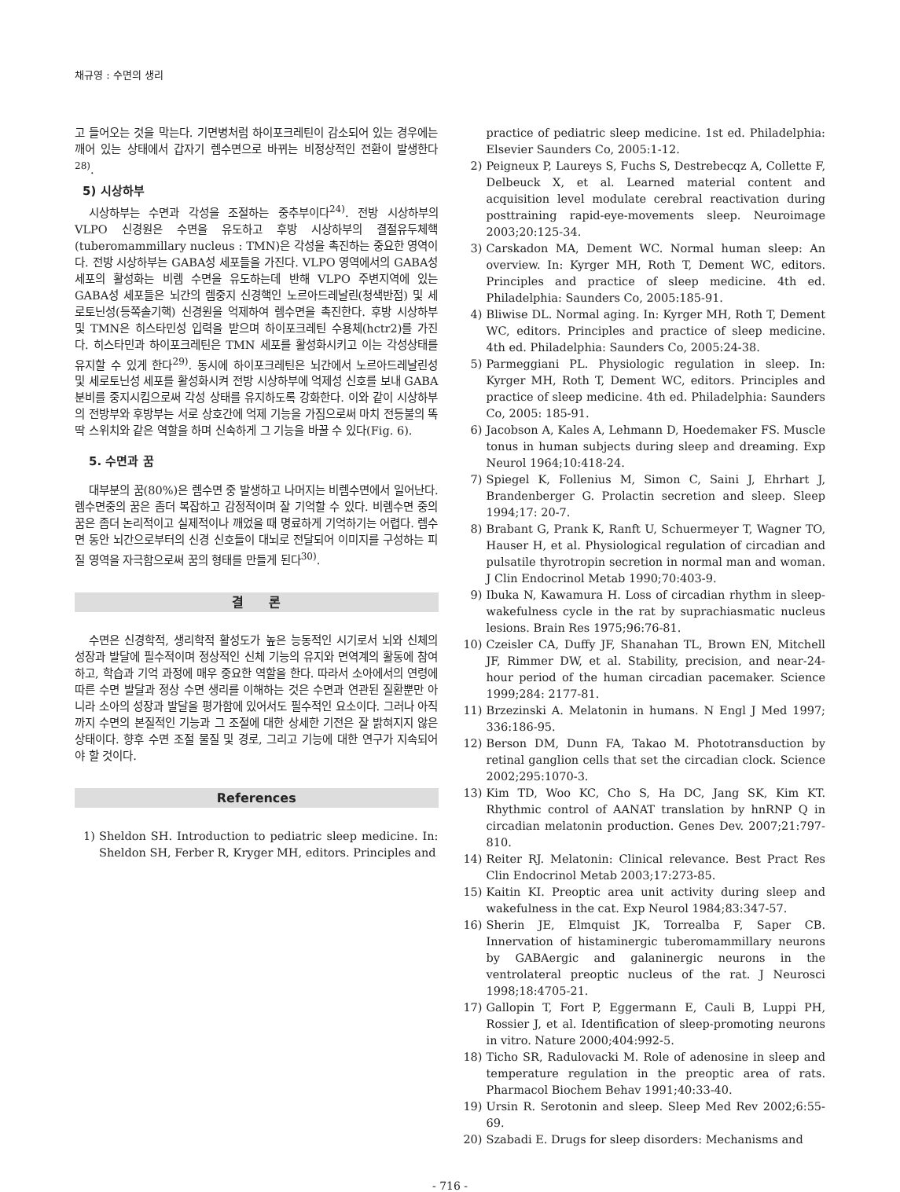채규영 : 수면의 생리
고 들어오는 것을 막는다. 기면병처럼 하이포크레틴이 감소되어 있는 경우에는 깨어 있는 상태에서 갑자기 렘수면으로 바뀌는 비정상적인 전환이 발생한다<sup>28)</sup>.
5) 시상하부
시상하부는 수면과 각성을 조절하는 중추부이다<sup>24)</sup>. 전방 시상하부의 VLPO 신경원은 수면을 유도하고 후방 시상하부의 결절유두체핵(tuberomammillary nucleus : TMN)은 각성을 촉진하는 중요한 영역이다. 전방 시상하부는 GABA성 세포들을 가진다. VLPO 영역에서의 GABA성 세포의 활성화는 비렘 수면을 유도하는데 반해 VLPO 주변지역에 있는 GABA성 세포들은 뇌간의 렘중지 신경핵인 노르아드레날린(청색반점) 및 세로토닌성(등쪽솔기핵) 신경원을 억제하여 렘수면을 촉진한다. 후방 시상하부 및 TMN은 히스타민성 입력을 받으며 하이포크레틴 수용체(hctr2)를 가진다. 히스타민과 하이포크레틴은 TMN 세포를 활성화시키고 이는 각성상태를 유지할 수 있게 한다<sup>29)</sup>. 동시에 하이포크레틴은 뇌간에서 노르아드레날린성 및 세로토닌성 세포를 활성화시켜 전방 시상하부에 억제성 신호를 보내 GABA 분비를 중지시킴으로써 각성 상태를 유지하도록 강화한다. 이와 같이 시상하부의 전방부와 후방부는 서로 상호간에 억제 기능을 가짐으로써 마치 전등불의 똑딱 스위치와 같은 역할을 하며 신속하게 그 기능을 바꿀 수 있다(Fig. 6).
5. 수면과 꿈
대부분의 꿈(80%)은 렘수면 중 발생하고 나머지는 비렘수면에서 일어난다. 렘수면중의 꿈은 좀더 복잡하고 감정적이며 잘 기억할 수 있다. 비렘수면 중의 꿈은 좀더 논리적이고 실제적이나 깨었을 때 명료하게 기억하기는 어렵다. 렘수면 동안 뇌간으로부터의 신경 신호들이 대뇌로 전달되어 이미지를 구성하는 피질 영역을 자극함으로써 꿈의 형태를 만들게 된다<sup>30)</sup>.
결　　론
수면은 신경학적, 생리학적 활성도가 높은 능동적인 시기로서 뇌와 신체의 성장과 발달에 필수적이며 정상적인 신체 기능의 유지와 면역계의 활동에 참여하고, 학습과 기억 과정에 매우 중요한 역할을 한다. 따라서 소아에서의 연령에 따른 수면 발달과 정상 수면 생리를 이해하는 것은 수면과 연관된 질환뿐만 아니라 소아의 성장과 발달을 평가함에 있어서도 필수적인 요소이다. 그러나 아직까지 수면의 본질적인 기능과 그 조절에 대한 상세한 기전은 잘 밝혀지지 않은 상태이다. 향후 수면 조절 물질 및 경로, 그리고 기능에 대한 연구가 지속되어야 할 것이다.
References
1) Sheldon SH. Introduction to pediatric sleep medicine. In: Sheldon SH, Ferber R, Kryger MH, editors. Principles and
practice of pediatric sleep medicine. 1st ed. Philadelphia: Elsevier Saunders Co, 2005:1-12.
2) Peigneux P, Laureys S, Fuchs S, Destrebecqz A, Collette F, Delbeuck X, et al. Learned material content and acquisition level modulate cerebral reactivation during posttraining rapid-eye-movements sleep. Neuroimage 2003;20:125-34.
3) Carskadon MA, Dement WC. Normal human sleep: An overview. In: Kyrger MH, Roth T, Dement WC, editors. Principles and practice of sleep medicine. 4th ed. Philadelphia: Saunders Co, 2005:185-91.
4) Bliwise DL. Normal aging. In: Kyrger MH, Roth T, Dement WC, editors. Principles and practice of sleep medicine. 4th ed. Philadelphia: Saunders Co, 2005:24-38.
5) Parmeggiani PL. Physiologic regulation in sleep. In: Kyrger MH, Roth T, Dement WC, editors. Principles and practice of sleep medicine. 4th ed. Philadelphia: Saunders Co, 2005: 185-91.
6) Jacobson A, Kales A, Lehmann D, Hoedemaker FS. Muscle tonus in human subjects during sleep and dreaming. Exp Neurol 1964;10:418-24.
7) Spiegel K, Follenius M, Simon C, Saini J, Ehrhart J, Brandenberger G. Prolactin secretion and sleep. Sleep 1994;17: 20-7.
8) Brabant G, Prank K, Ranft U, Schuermeyer T, Wagner TO, Hauser H, et al. Physiological regulation of circadian and pulsatile thyrotropin secretion in normal man and woman. J Clin Endocrinol Metab 1990;70:403-9.
9) Ibuka N, Kawamura H. Loss of circadian rhythm in sleep-wakefulness cycle in the rat by suprachiasmatic nucleus lesions. Brain Res 1975;96:76-81.
10) Czeisler CA, Duffy JF, Shanahan TL, Brown EN, Mitchell JF, Rimmer DW, et al. Stability, precision, and near-24-hour period of the human circadian pacemaker. Science 1999;284: 2177-81.
11) Brzezinski A. Melatonin in humans. N Engl J Med 1997; 336:186-95.
12) Berson DM, Dunn FA, Takao M. Phototransduction by retinal ganglion cells that set the circadian clock. Science 2002;295:1070-3.
13) Kim TD, Woo KC, Cho S, Ha DC, Jang SK, Kim KT. Rhythmic control of AANAT translation by hnRNP Q in circadian melatonin production. Genes Dev. 2007;21:797-810.
14) Reiter RJ. Melatonin: Clinical relevance. Best Pract Res Clin Endocrinol Metab 2003;17:273-85.
15) Kaitin KI. Preoptic area unit activity during sleep and wakefulness in the cat. Exp Neurol 1984;83:347-57.
16) Sherin JE, Elmquist JK, Torrealba F, Saper CB. Innervation of histaminergic tuberomammillary neurons by GABAergic and galaninergic neurons in the ventrolateral preoptic nucleus of the rat. J Neurosci 1998;18:4705-21.
17) Gallopin T, Fort P, Eggermann E, Cauli B, Luppi PH, Rossier J, et al. Identification of sleep-promoting neurons in vitro. Nature 2000;404:992-5.
18) Ticho SR, Radulovacki M. Role of adenosine in sleep and temperature regulation in the preoptic area of rats. Pharmacol Biochem Behav 1991;40:33-40.
19) Ursin R. Serotonin and sleep. Sleep Med Rev 2002;6:55-69.
20) Szabadi E. Drugs for sleep disorders: Mechanisms and
- 716 -